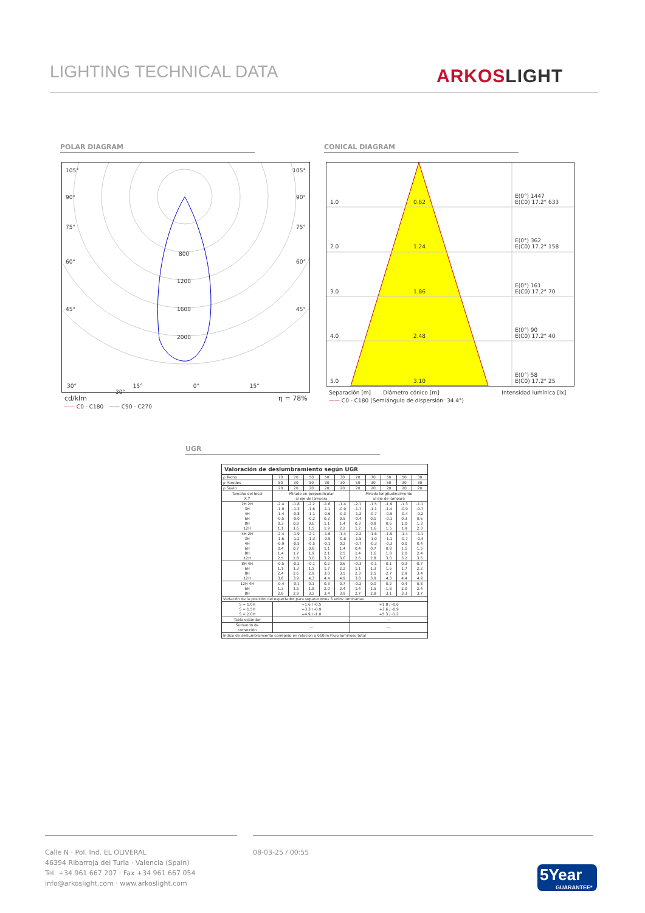LIGHTING TECHNICAL DATA ARKOSLIGHT
POLAR DIAGRAM CONICAL DIAGRAM
105° 105°
90° 90°
75° 75°
60° 60°
45° 45°
800
1200
1600
2000
30° 15° 0° 15° 30°
cd/klm η = 78%
—— C0 - C180 —— C90 - C270
1.0 0.62
E(0°) 1447
E(C0) 17.2° 633
2.0 1.24
E(0°) 362
E(C0) 17.2° 158
3.0 1.86
E(0°) 161
E(C0) 17.2° 70
4.0 2.48
E(0°) 90
E(C0) 17.2° 40
5.0 3.10
E(0°) 58
E(C0) 17.2° 25
Separación [m] Diámetro cónico [m] Intensidad lumínica [lx]
—— C0 - C180 (Semiángulo de dispersión: 34.4°)
UGR
| Valoración de deslumbramiento según UGR | | | | | | | | | | |
| ρ Techo | 70 | 70 | 50 | 50 | 30 | 70 | 70 | 50 | 50 | 30 |
| ρ Paredes | 50 | 30 | 50 | 30 | 30 | 50 | 30 | 50 | 30 | 30 |
| ρ Suelo | 20 | 20 | 20 | 20 | 20 | 20 | 20 | 20 | 20 | 20 |
| Tamaño del local X Y | Mirado en perpendicular al eje de lámpara | | | | | Mirado longitudinalmente al eje de lámpara | | | | |
| 2H 2H 3H 4H 6H 8H 12H | -2.4 -1.9 -1.4 -0.5 0.3 1.1 | -1.8 -1.3 -0.8 -0.0 0.8 1.6 | -2.2 -1.6 -1.1 -0.2 0.6 1.5 | -1.6 -1.1 -0.6 0.3 1.1 1.9 | -1.4 -0.9 -0.3 0.5 1.4 2.2 | -2.1 -1.7 -1.2 -0.4 0.3 1.2 | -1.5 -1.1 -0.7 0.1 0.8 1.6 | -1.9 -1.4 -0.9 -0.1 0.6 1.5 | -1.3 -0.9 -0.4 0.3 1.0 1.9 | -1.1 -0.7 -0.2 0.6 1.3 2.3 |
| 4H 2H 3H 4H 6H 8H 12H | -2.4 -1.6 -0.9 0.4 1.4 2.5 | -1.9 -1.2 -0.5 0.7 1.7 2.8 | -2.1 -1.3 -0.5 0.8 1.9 3.0 | -1.6 -0.9 -0.1 1.1 2.1 3.2 | -1.4 -0.6 0.2 1.4 2.5 3.6 | -2.2 -1.5 -0.7 0.4 1.4 2.6 | -1.6 -1.0 -0.3 0.7 1.6 2.8 | -1.9 -1.1 -0.3 0.8 1.8 3.0 | -1.4 -0.7 0.0 1.1 2.0 3.2 | -1.1 -0.4 0.4 1.5 2.4 3.6 |
| 8H 4H 6H 8H 12H | -0.5 1.1 2.4 3.8 | -0.2 1.3 2.6 3.9 | -0.1 1.5 2.9 4.3 | 0.2 1.7 3.0 4.4 | 0.6 2.2 3.5 4.9 | -0.3 1.1 2.3 3.8 | -0.1 1.3 2.5 3.9 | 0.1 1.6 2.7 4.3 | 0.3 1.7 2.9 4.4 | 0.7 2.2 3.4 4.9 |
| 12H 4H 6H 8H | -0.4 1.3 2.8 | -0.1 1.5 2.9 | 0.1 1.8 3.2 | 0.3 2.0 3.4 | 0.7 2.4 3.9 | -0.2 1.4 2.7 | 0.0 1.5 2.8 | 0.2 1.8 3.1 | 0.4 2.0 3.3 | 0.8 2.4 3.7 |
| Variación de la posición del espectador para separaciones S entre luminarias | | | | | | | | | | |
| S = 1.0H S = 1.5H S = 2.0H | +1.6 / -0.5 +3.3 / -0.9 +4.9 / -1.0 | | | | | +1.8 / -0.6 +3.6 / -0.9 +5.3 / -1.2 | | | | |
| Tabla estándar | --- | | | | | --- | | | | |
| Sumando de corrección | --- | | | | | --- | | | | |
| Índice de deslumbramiento corregido en relación a 610lm Flujo luminoso total | | | | | | | | | | |
Calle N · Pol. Ind. EL OLIVERAL
46394 Ribarroja del Turia · Valencia (Spain)
Tel. +34 961 667 207 · Fax +34 961 667 054
info@arkoslight.com · www.arkoslight.com
08-03-25 / 00:55
5Year
GUARANTEE*